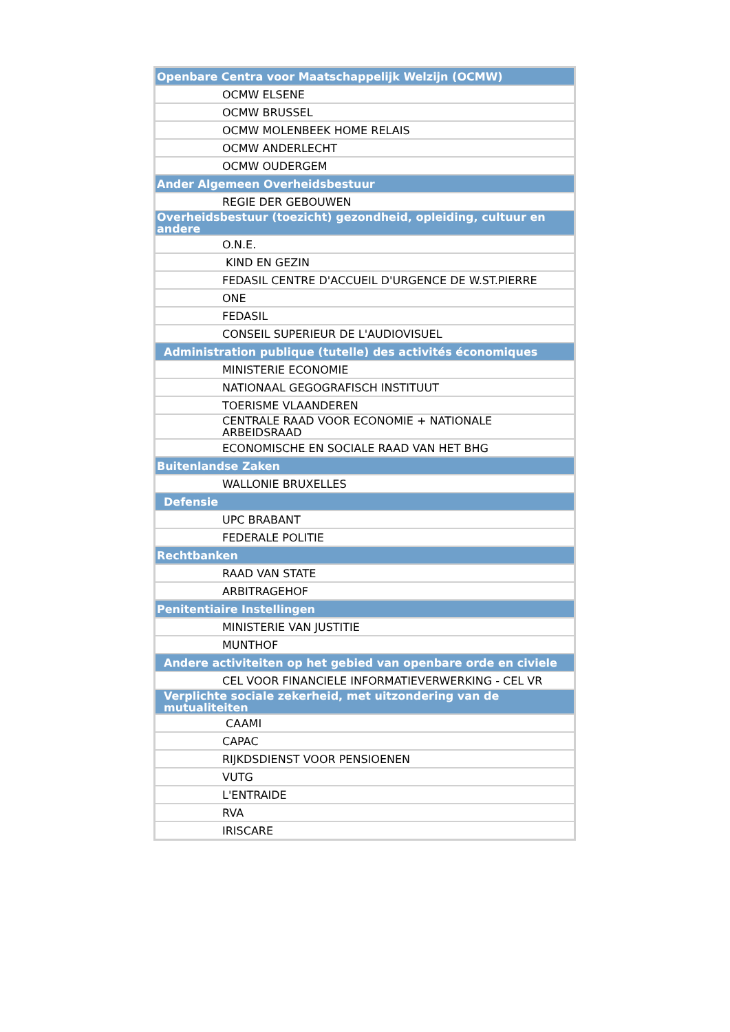| Openbare Centra voor Maatschappelijk Welzijn (OCMW) |
| OCMW ELSENE |
| OCMW BRUSSEL |
| OCMW MOLENBEEK HOME RELAIS |
| OCMW ANDERLECHT |
| OCMW OUDERGEM |
| Ander Algemeen Overheidsbestuur |
| REGIE DER GEBOUWEN |
| Overheidsbestuur (toezicht) gezondheid, opleiding, cultuur en andere |
| O.N.E. |
| KIND EN GEZIN |
| FEDASIL CENTRE D'ACCUEIL D'URGENCE DE W.ST.PIERRE |
| ONE |
| FEDASIL |
| CONSEIL SUPERIEUR DE L'AUDIOVISUEL |
| Administration publique (tutelle) des activités économiques |
| MINISTERIE ECONOMIE |
| NATIONAAL GEGOGRAFISCH INSTITUUT |
| TOERISME VLAANDEREN |
| CENTRALE RAAD VOOR ECONOMIE + NATIONALE ARBEIDSRAAD |
| ECONOMISCHE EN SOCIALE RAAD VAN HET BHG |
| Buitenlandse Zaken |
| WALLONIE BRUXELLES |
| Defensie |
| UPC BRABANT |
| FEDERALE POLITIE |
| Rechtbanken |
| RAAD VAN STATE |
| ARBITRAGEHOF |
| Penitentiaire Instellingen |
| MINISTERIE VAN JUSTITIE |
| MUNTHOF |
| Andere activiteiten op het gebied van openbare orde en civiele |
| CEL VOOR FINANCIELE INFORMATIEVERWERKING - CEL VR |
| Verplichte sociale zekerheid, met uitzondering van de mutualiteiten |
| CAAMI |
| CAPAC |
| RIJKDSDIENST VOOR PENSIOENEN |
| VUTG |
| L'ENTRAIDE |
| RVA |
| IRISCARE |